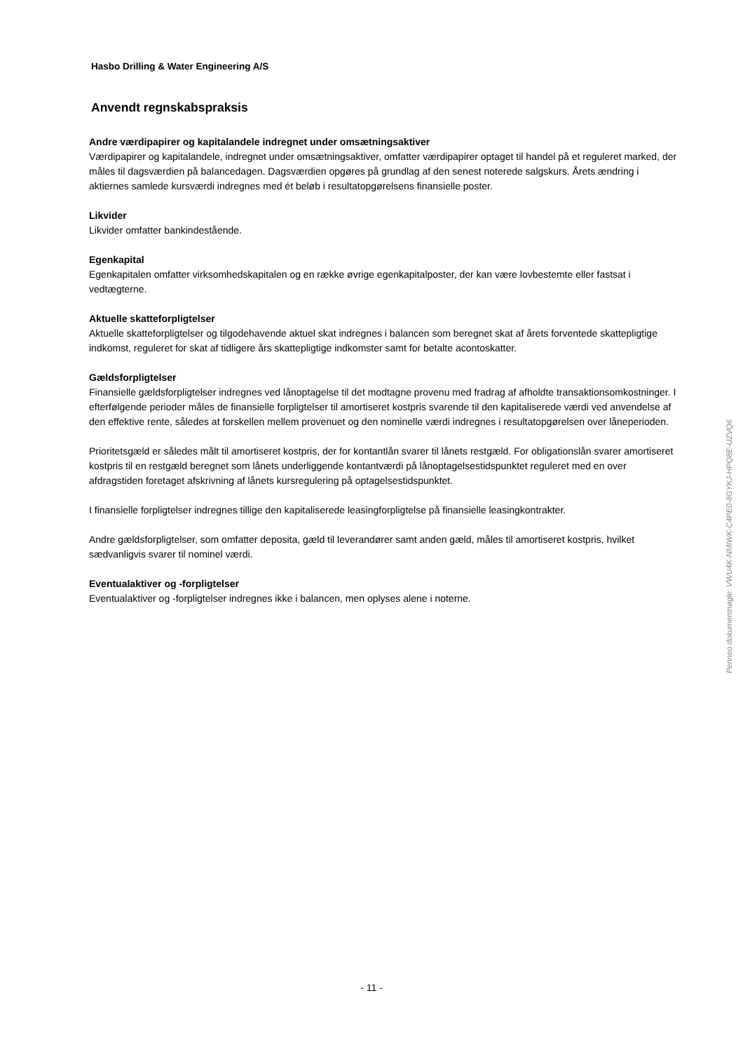Hasbo Drilling & Water Engineering A/S
Anvendt regnskabspraksis
Andre værdipapirer og kapitalandele indregnet under omsætningsaktiver
Værdipapirer og kapitalandele, indregnet under omsætningsaktiver, omfatter værdipapirer optaget til handel på et reguleret marked, der måles til dagsværdien på balancedagen. Dagsværdien opgøres på grundlag af den senest noterede salgskurs. Årets ændring i aktiernes samlede kursværdi indregnes med ét beløb i resultatopgørelsens finansielle poster.
Likvider
Likvider omfatter bankindestående.
Egenkapital
Egenkapitalen omfatter virksomhedskapitalen og en række øvrige egenkapitalposter, der kan være lovbestemte eller fastsat i vedtægterne.
Aktuelle skatteforpligtelser
Aktuelle skatteforpligtelser og tilgodehavende aktuel skat indregnes i balancen som beregnet skat af årets forventede skattepligtige indkomst, reguleret for skat af tidligere års skattepligtige indkomster samt for betalte acontoskatter.
Gældsforpligtelser
Finansielle gældsforpligtelser indregnes ved lånoptagelse til det modtagne provenu med fradrag af afholdte transaktionsomkostninger. I efterfølgende perioder måles de finansielle forpligtelser til amortiseret kostpris svarende til den kapitaliserede værdi ved anvendelse af den effektive rente, således at forskellen mellem provenuet og den nominelle værdi indregnes i resultatopgørelsen over låneperioden.
Prioritetsgæld er således målt til amortiseret kostpris, der for kontantlån svarer til lånets restgæld. For obligationslån svarer amortiseret kostpris til en restgæld beregnet som lånets underliggende kontantværdi på lånoptagelsestidspunktet reguleret med en over afdragstiden foretaget afskrivning af lånets kursregulering på optagelsestidspunktet.
I finansielle forpligtelser indregnes tillige den kapitaliserede leasingforpligtelse på finansielle leasingkontrakter.
Andre gældsforpligtelser, som omfatter deposita, gæld til leverandører samt anden gæld, måles til amortiseret kostpris, hvilket sædvanligvis svarer til nominel værdi.
Eventualaktiver og -forpligtelser
Eventualaktiver og -forpligtelser indregnes ikke i balancen, men oplyses alene i noterne.
Penneo dokumentnøgle: VWU4K-NMIWK-C4PE0-8GYKJ-HPQ8E-UZVQ6
- 11 -